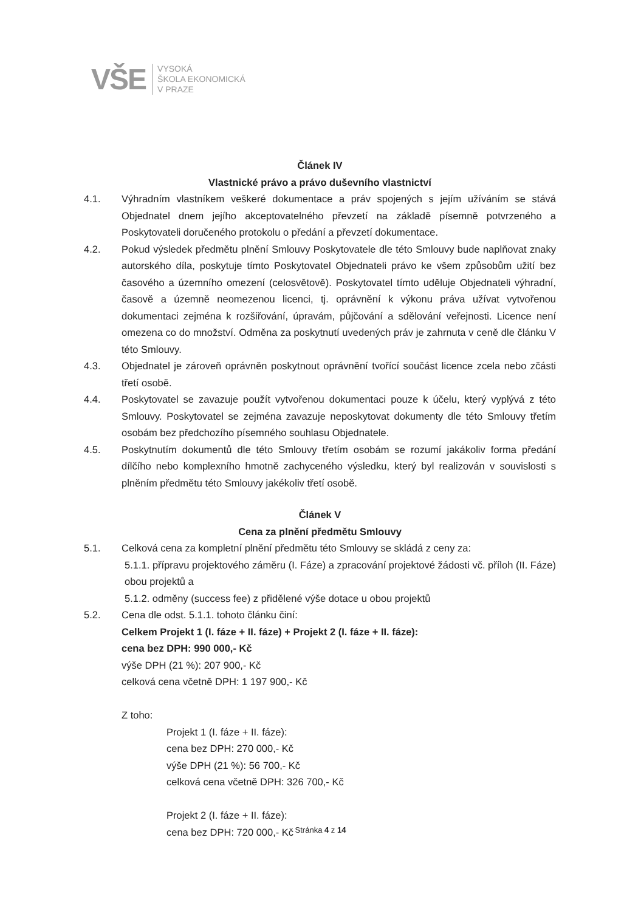VŠE
VYSOKÁ
ŠKOLA EKONOMICKÁ
V PRAZE
Článek IV
Vlastnické právo a právo duševního vlastnictví
4.1. Výhradním vlastníkem veškeré dokumentace a práv spojených s jejím užíváním se stává Objednatel dnem jejího akceptovatelného převzetí na základě písemně potvrzeného a Poskytovateli doručeného protokolu o předání a převzetí dokumentace.
4.2. Pokud výsledek předmětu plnění Smlouvy Poskytovatele dle této Smlouvy bude naplňovat znaky autorského díla, poskytuje tímto Poskytovatel Objednateli právo ke všem způsobům užití bez časového a územního omezení (celosvětově). Poskytovatel tímto uděluje Objednateli výhradní, časově a územně neomezenou licenci, tj. oprávnění k výkonu práva užívat vytvořenou dokumentaci zejména k rozšiřování, úpravám, půjčování a sdělování veřejnosti. Licence není omezena co do množství. Odměna za poskytnutí uvedených práv je zahrnuta v ceně dle článku V této Smlouvy.
4.3. Objednatel je zároveň oprávněn poskytnout oprávnění tvořící součást licence zcela nebo zčásti třetí osobě.
4.4. Poskytovatel se zavazuje použít vytvořenou dokumentaci pouze k účelu, který vyplývá z této Smlouvy. Poskytovatel se zejména zavazuje neposkytovat dokumenty dle této Smlouvy třetím osobám bez předchozího písemného souhlasu Objednatele.
4.5. Poskytnutím dokumentů dle této Smlouvy třetím osobám se rozumí jakákoliv forma předání dílčího nebo komplexního hmotně zachyceného výsledku, který byl realizován v souvislosti s plněním předmětu této Smlouvy jakékoliv třetí osobě.
Článek V
Cena za plnění předmětu Smlouvy
5.1. Celková cena za kompletní plnění předmětu této Smlouvy se skládá z ceny za:
5.1.1. přípravu projektového záměru (I. Fáze) a zpracování projektové žádosti vč. příloh (II. Fáze) obou projektů a
5.1.2. odměny (success fee) z přidělené výše dotace u obou projektů
5.2. Cena dle odst. 5.1.1. tohoto článku činí:
Celkem Projekt 1 (I. fáze + II. fáze) + Projekt 2 (I. fáze + II. fáze):
cena bez DPH: 990 000,- Kč
výše DPH (21 %): 207 900,- Kč
celková cena včetně DPH: 1 197 900,- Kč
Z toho:
Projekt 1 (I. fáze + II. fáze):
cena bez DPH: 270 000,- Kč
výše DPH (21 %): 56 700,- Kč
celková cena včetně DPH: 326 700,- Kč
Projekt 2 (I. fáze + II. fáze):
cena bez DPH: 720 000,- Kč
Stránka 4 z 14